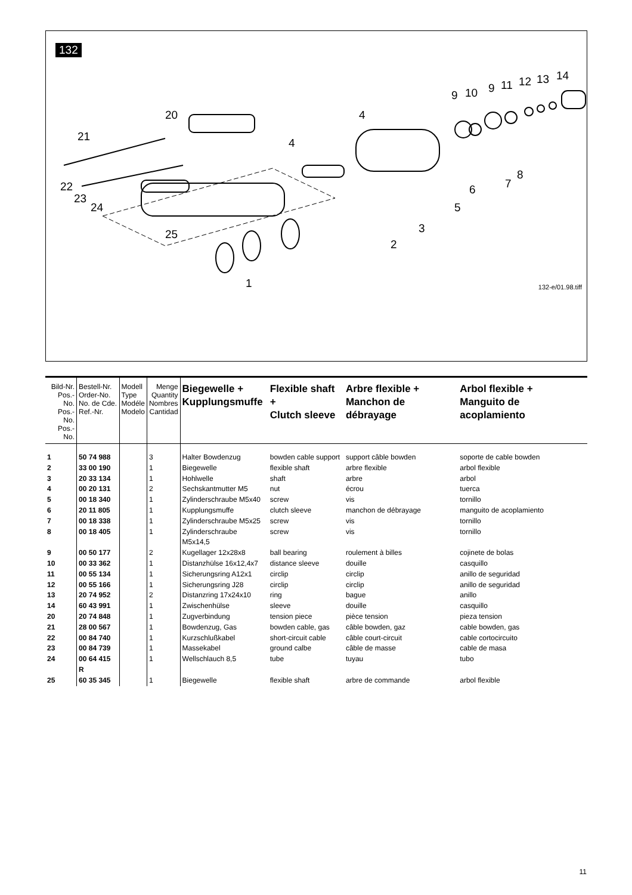132
20
21
22
23
24
25
1
2
3
4
4
5
6 7
8
9 10 9 11 12 13 14
132-e/01.98.tiff
| Bild-Nr. Pos.-No. Pos.-No. Pos.-No. | Bestell-Nr. Order-No. No. de Cde. Ref.-Nr. | Modell Type Modéle Modelo | Menge Quantity Nombres Cantidad | Biegewelle + Kupplungsmuffe | Flexible shaft + Clutch sleeve | Arbre flexible + Manchon de débrayage | Arbol flexible + Manguito de acoplamiento |
| --- | --- | --- | --- | --- | --- | --- | --- |
| 1 | 50 74 988 | | 3 | Halter Bowdenzug | bowden cable support | support câble bowden | soporte de cable bowden |
| 2 | 33 00 190 | | 1 | Biegewelle | flexible shaft | arbre flexible | arbol flexible |
| 3 | 20 33 134 | | 1 | Hohlwelle | shaft | arbre | arbol |
| 4 | 00 20 131 | | 2 | Sechskantmutter M5 | nut | écrou | tuerca |
| 5 | 00 18 340 | | 1 | Zylinderschraube M5x40 | screw | vis | tornillo |
| 6 | 20 11 805 | | 1 | Kupplungsmuffe | clutch sleeve | manchon de débrayage | manguito de acoplamiento |
| 7 | 00 18 338 | | 1 | Zylinderschraube M5x25 | screw | vis | tornillo |
| 8 | 00 18 405 | | 1 | Zylinderschraube M5x14,5 | screw | vis | tornillo |
| 9 | 00 50 177 | | 2 | Kugellager 12x28x8 | ball bearing | roulement à billes | cojinete de bolas |
| 10 | 00 33 362 | | 1 | Distanzhülse 16x12,4x7 | distance sleeve | douille | casquillo |
| 11 | 00 55 134 | | 1 | Sicherungsring A12x1 | circlip | circlip | anillo de seguridad |
| 12 | 00 55 166 | | 1 | Sicherungsring J28 | circlip | circlip | anillo de seguridad |
| 13 | 20 74 952 | | 2 | Distanzring 17x24x10 | ring | bague | anillo |
| 14 | 60 43 991 | | 1 | Zwischenhülse | sleeve | douille | casquillo |
| 20 | 20 74 848 | | 1 | Zugverbindung | tension piece | pièce tension | pieza tension |
| 21 | 28 00 567 | | 1 | Bowdenzug, Gas | bowden cable, gas | câble bowden, gaz | cable bowden, gas |
| 22 | 00 84 740 | | 1 | Kurzschlußkabel | short-circuit cable | câble court-circuit | cable cortocircuito |
| 23 | 00 84 739 | | 1 | Massekabel | ground calbe | câble de masse | cable de masa |
| 24 | 00 64 415 R | | 1 | Wellschlauch 8,5 | tube | tuyau | tubo |
| 25 | 60 35 345 | | 1 | Biegewelle | flexible shaft | arbre de commande | arbol flexible |
11